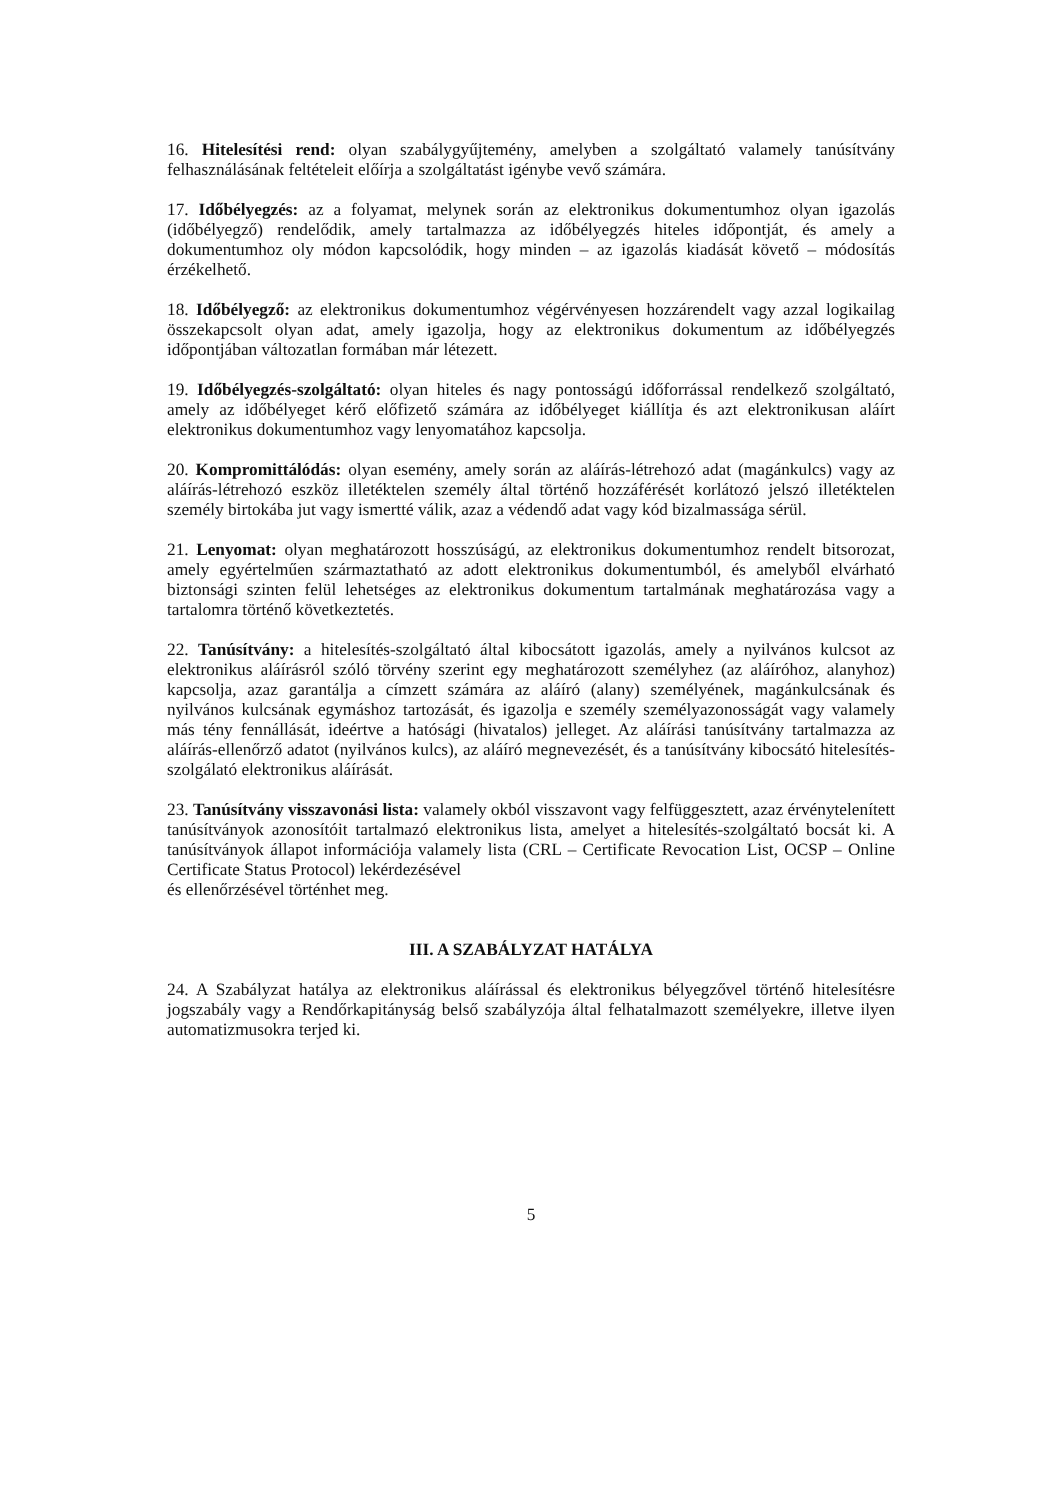16. Hitelesítési rend: olyan szabálygyűjtemény, amelyben a szolgáltató valamely tanúsítvány felhasználásának feltételeit előírja a szolgáltatást igénybe vevő számára.
17. Időbélyegzés: az a folyamat, melynek során az elektronikus dokumentumhoz olyan igazolás (időbélyegző) rendelődik, amely tartalmazza az időbélyegzés hiteles időpontját, és amely a dokumentumhoz oly módon kapcsolódik, hogy minden – az igazolás kiadását követő – módosítás érzékelhető.
18. Időbélyegző: az elektronikus dokumentumhoz végérvényesen hozzárendelt vagy azzal logikailag összekapcsolt olyan adat, amely igazolja, hogy az elektronikus dokumentum az időbélyegzés időpontjában változatlan formában már létezett.
19. Időbélyegzés-szolgáltató: olyan hiteles és nagy pontosságú időforrással rendelkező szolgáltató, amely az időbélyeget kérő előfizető számára az időbélyeget kiállítja és azt elektronikusan aláírt elektronikus dokumentumhoz vagy lenyomatához kapcsolja.
20. Kompromittálódás: olyan esemény, amely során az aláírás-létrehozó adat (magánkulcs) vagy az aláírás-létrehozó eszköz illetéktelen személy által történő hozzáférését korlátozó jelszó illetéktelen személy birtokába jut vagy ismertté válik, azaz a védendő adat vagy kód bizalmassága sérül.
21. Lenyomat: olyan meghatározott hosszúságú, az elektronikus dokumentumhoz rendelt bitsorozat, amely egyértelműen származtatható az adott elektronikus dokumentumból, és amelyből elvárható biztonsági szinten felül lehetséges az elektronikus dokumentum tartalmának meghatározása vagy a tartalomra történő következtetés.
22. Tanúsítvány: a hitelesítés-szolgáltató által kibocsátott igazolás, amely a nyilvános kulcsot az elektronikus aláírásról szóló törvény szerint egy meghatározott személyhez (az aláíróhoz, alanyhoz) kapcsolja, azaz garantálja a címzett számára az aláíró (alany) személyének, magánkulcsának és nyilvános kulcsának egymáshoz tartozását, és igazolja e személy személyazonosságát vagy valamely más tény fennállását, ideértve a hatósági (hivatalos) jelleget. Az aláírási tanúsítvány tartalmazza az aláírás-ellenőrző adatot (nyilvános kulcs), az aláíró megnevezését, és a tanúsítvány kibocsátó hitelesítés-szolgálató elektronikus aláírását.
23. Tanúsítvány visszavonási lista: valamely okból visszavont vagy felfüggesztett, azaz érvénytelenített tanúsítványok azonosítóit tartalmazó elektronikus lista, amelyet a hitelesítés-szolgáltató bocsát ki. A tanúsítványok állapot információja valamely lista (CRL – Certificate Revocation List, OCSP – Online Certificate Status Protocol) lekérdezésével
és ellenőrzésével történhet meg.
III. A SZABÁLYZAT HATÁLYA
24. A Szabályzat hatálya az elektronikus aláírással és elektronikus bélyegzővel történő hitelesítésre jogszabály vagy a Rendőrkapitányság belső szabályzója által felhatalmazott személyekre, illetve ilyen automatizmusokra terjed ki.
5